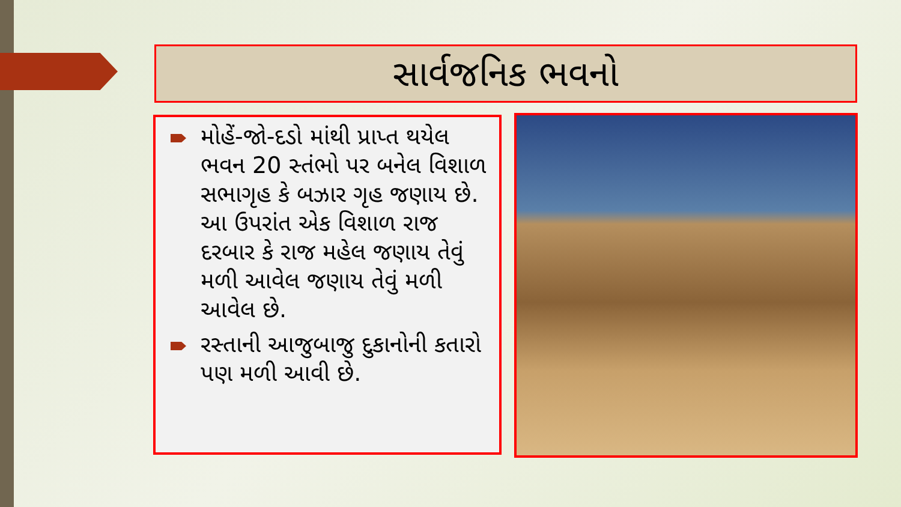સાર્વજનિક ભવનો
મોહેં-જો-દડો માંથી પ્રાપ્ત થયેલ ભવન 20 સ્તંભો પર બનેલ વિશાળ સભાગૃહ કે બઝાર ગૃહ જણાય છે. આ ઉપરાંત એક વિશાળ રાજ દરબાર કે રાજ મહેલ જણાય તેવું મળી આવેલ જણાય તેવું મળી આવેલ છે.
રસ્તાની આજુબાજુ દુકાનોની કતારો પણ મળી આવી છે.